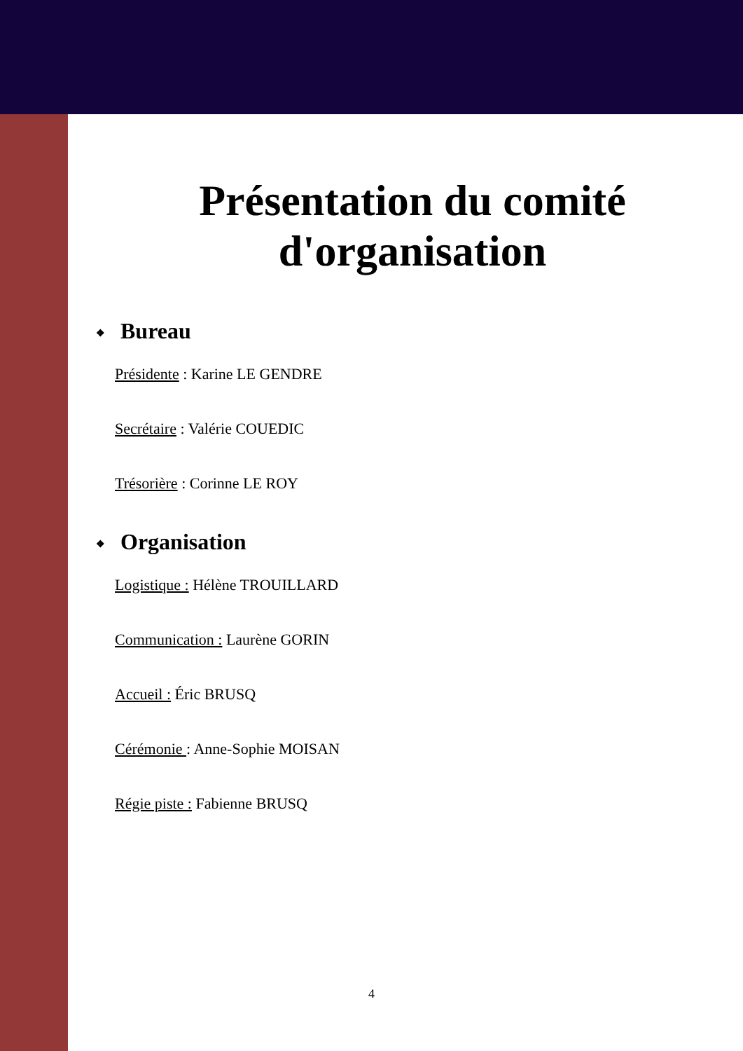Présentation du comité
d'organisation
❖ Bureau
Présidente : Karine LE GENDRE
Secrétaire : Valérie COUEDIC
Trésorière : Corinne LE ROY
❖ Organisation
Logistique : Hélène TROUILLARD
Communication : Laurène GORIN
Accueil : Éric BRUSQ
Cérémonie : Anne-Sophie MOISAN
Régie piste : Fabienne BRUSQ
4